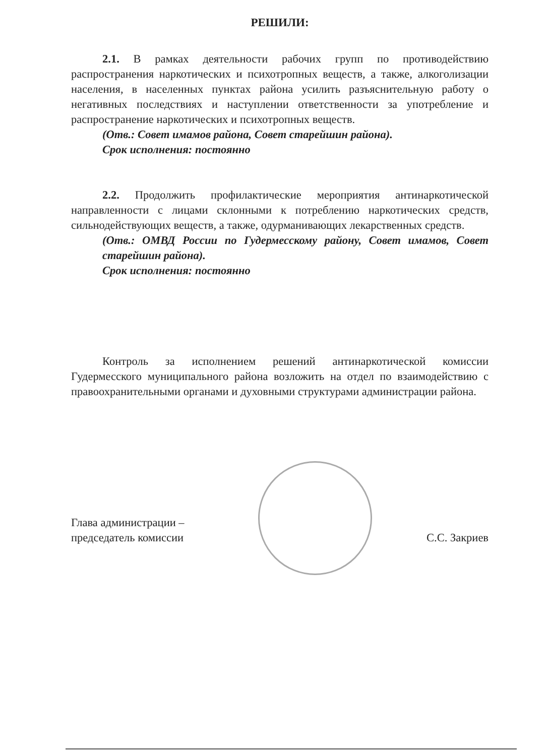РЕШИЛИ:
2.1. В рамках деятельности рабочих групп по противодействию распространения наркотических и психотропных веществ, а также, алкоголизации населения, в населенных пунктах района усилить разъяснительную работу о негативных последствиях и наступлении ответственности за употребление и распространение наркотических и психотропных веществ.
(Отв.: Совет имамов района, Совет старейшин района).
Срок исполнения: постоянно
2.2. Продолжить профилактические мероприятия антинаркотической направленности с лицами склонными к потреблению наркотических средств, сильнодействующих веществ, а также, одурманивающих лекарственных средств.
(Отв.: ОМВД России по Гудермесскому району, Совет имамов, Совет старейшин района).
Срок исполнения: постоянно
Контроль за исполнением решений антинаркотической комиссии Гудермесского муниципального района возложить на отдел по взаимодействию с правоохранительными органами и духовными структурами администрации района.
Глава администрации –
председатель комиссии
С.С. Закриев